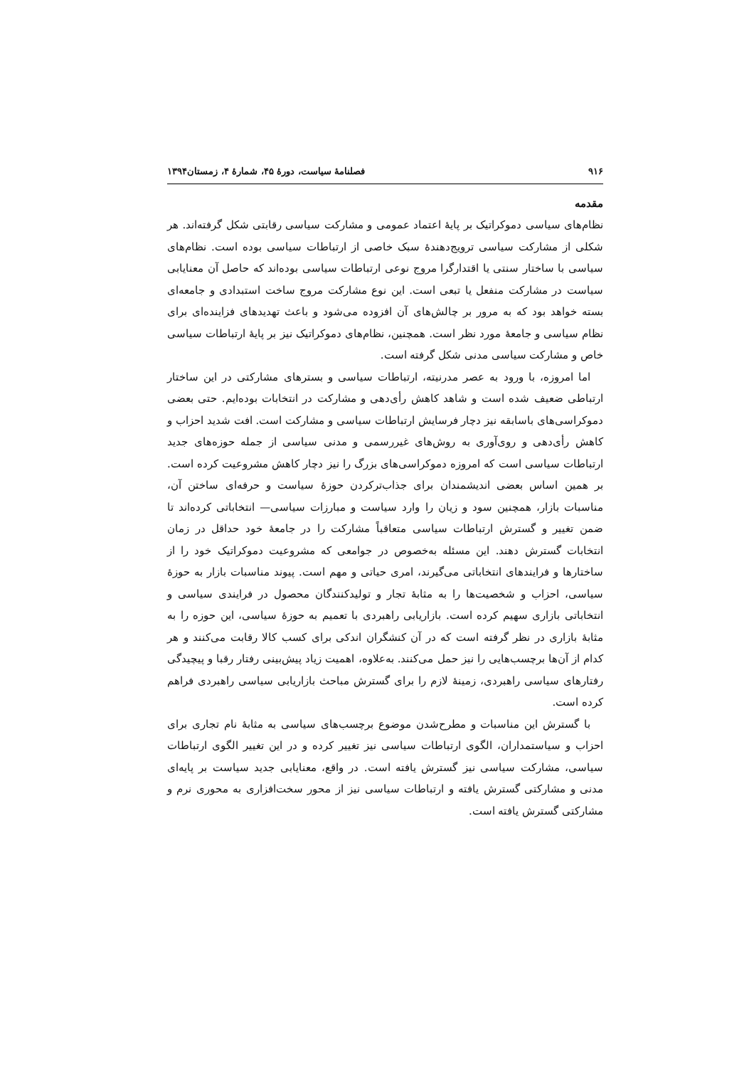۹۱۶ فصلنامۀ سیاست، دورۀ ۴۵، شمارۀ ۴، زمستان۱۳۹۴
مقدمه
نظام‌های سیاسی دموکراتیک بر پایۀ اعتماد عمومی و مشارکت سیاسی رقابتی شکل گرفته‌اند. هر شکلی از مشارکت سیاسی ترویج‌دهندۀ سبک خاصی از ارتباطات سیاسی بوده است. نظام‌های سیاسی با ساختار سنتی یا اقتدارگرا مروج نوعی ارتباطات سیاسی بوده‌اند که حاصل آن معنایابی سیاست در مشارکت منفعل یا تبعی است. این نوع مشارکت مروج ساخت استبدادی و جامعه‌ای بسته خواهد بود که به مرور بر چالش‌های آن افزوده می‌شود و باعث تهدیدهای فزاینده‌ای برای نظام سیاسی و جامعۀ مورد نظر است. همچنین، نظام‌های دموکراتیک نیز بر پایۀ ارتباطات سیاسی خاص و مشارکت سیاسی مدنی شکل گرفته است.
اما امروزه، با ورود به عصر مدرنیته، ارتباطات سیاسی و بسترهای مشارکتی در این ساختار ارتباطی ضعیف شده است و شاهد کاهش رأی‌دهی و مشارکت در انتخابات بوده‌ایم. حتی بعضی دموکراسی‌های باسابقه نیز دچار فرسایش ارتباطات سیاسی و مشارکت است. افت شدید احزاب و کاهش رأی‌دهی و روی‌آوری به روش‌های غیررسمی و مدنی سیاسی از جمله حوزه‌های جدید ارتباطات سیاسی است که امروزه دموکراسی‌های بزرگ را نیز دچار کاهش مشروعیت کرده است. بر همین اساس بعضی اندیشمندان برای جذاب‌ترکردن حوزۀ سیاست و حرفه‌ای ساختن آن، مناسبات بازار، همچنین سود و زیان را وارد سیاست و مبارزات سیاسی— انتخاباتی کرده‌اند تا ضمن تغییر و گسترش ارتباطات سیاسی متعاقباً مشارکت را در جامعۀ خود حداقل در زمان انتخابات گسترش دهند. این مسئله به‌خصوص در جوامعی که مشروعیت دموکراتیک خود را از ساختارها و فرایندهای انتخاباتی می‌گیرند، امری حیاتی و مهم است. پیوند مناسبات بازار به حوزۀ سیاسی، احزاب و شخصیت‌ها را به مثابۀ تجار و تولیدکنندگان محصول در فرایندی سیاسی و انتخاباتی بازاری سهیم کرده است. بازاریابی راهبردی با تعمیم به حوزۀ سیاسی، این حوزه را به مثابۀ بازاری در نظر گرفته است که در آن کنشگران اندکی برای کسب کالا رقابت می‌کنند و هر کدام از آن‌ها برچسب‌هایی را نیز حمل می‌کنند. به‌علاوه، اهمیت زیاد پیش‌بینی رفتار رقبا و پیچیدگی رفتارهای سیاسی راهبردی، زمینۀ لازم را برای گسترش مباحث بازاریابی سیاسی راهبردی فراهم کرده است.
با گسترش این مناسبات و مطرح‌شدن موضوع برچسب‌های سیاسی به مثابۀ نام تجاری برای احزاب و سیاستمداران، الگوی ارتباطات سیاسی نیز تغییر کرده و در این تغییر الگوی ارتباطات سیاسی، مشارکت سیاسی نیز گسترش یافته است. در واقع، معنایابی جدید سیاست بر پایه‌ای مدنی و مشارکتی گسترش یافته و ارتباطات سیاسی نیز از محور سخت‌افزاری به محوری نرم و مشارکتی گسترش یافته است.